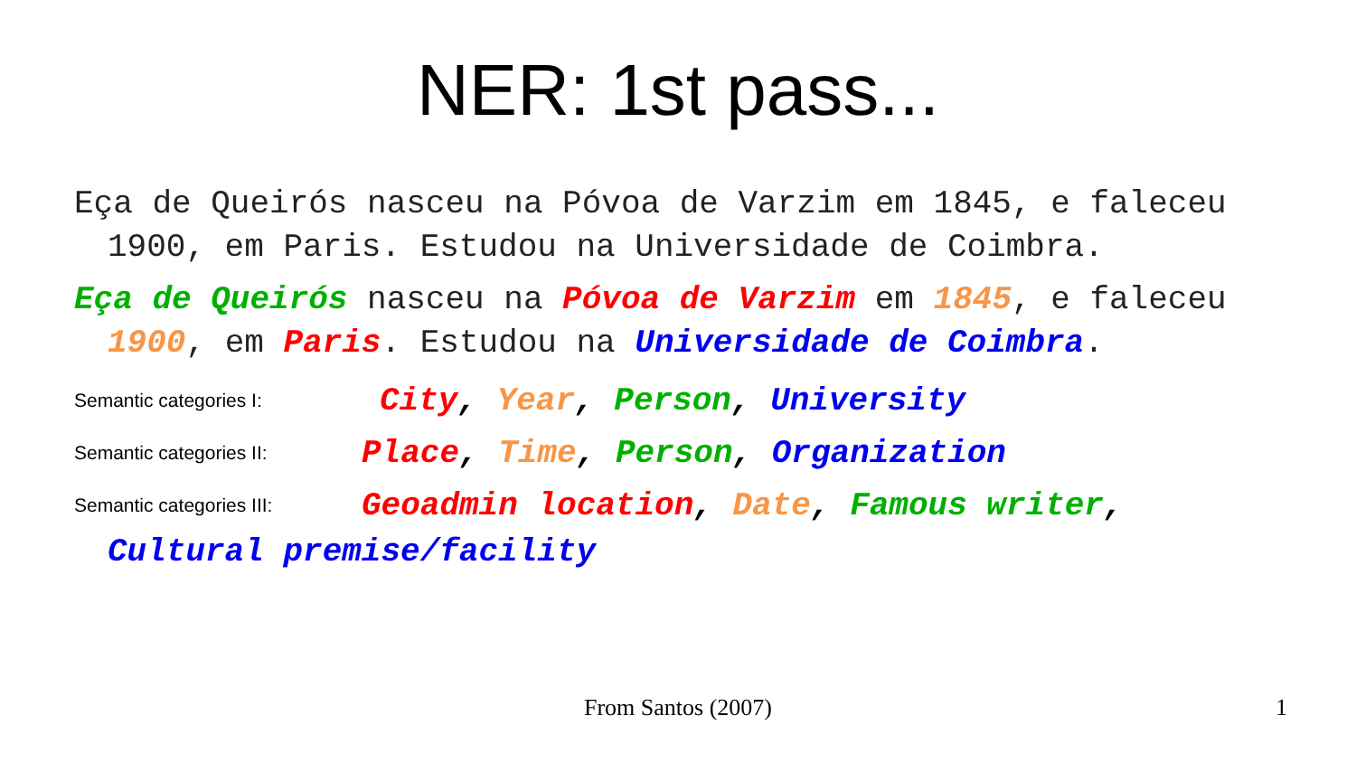NER: 1st pass...
Eça de Queirós nasceu na Póvoa de Varzim em 1845, e faleceu 1900, em Paris. Estudou na Universidade de Coimbra.
Eça de Queirós nasceu na Póvoa de Varzim em 1845, e faleceu 1900, em Paris. Estudou na Universidade de Coimbra.
Semantic categories I: City, Year, Person, University
Semantic categories II: Place, Time, Person, Organization
Semantic categories III: Geoadmin location, Date, Famous writer,
Cultural premise/facility
From Santos (2007) 1